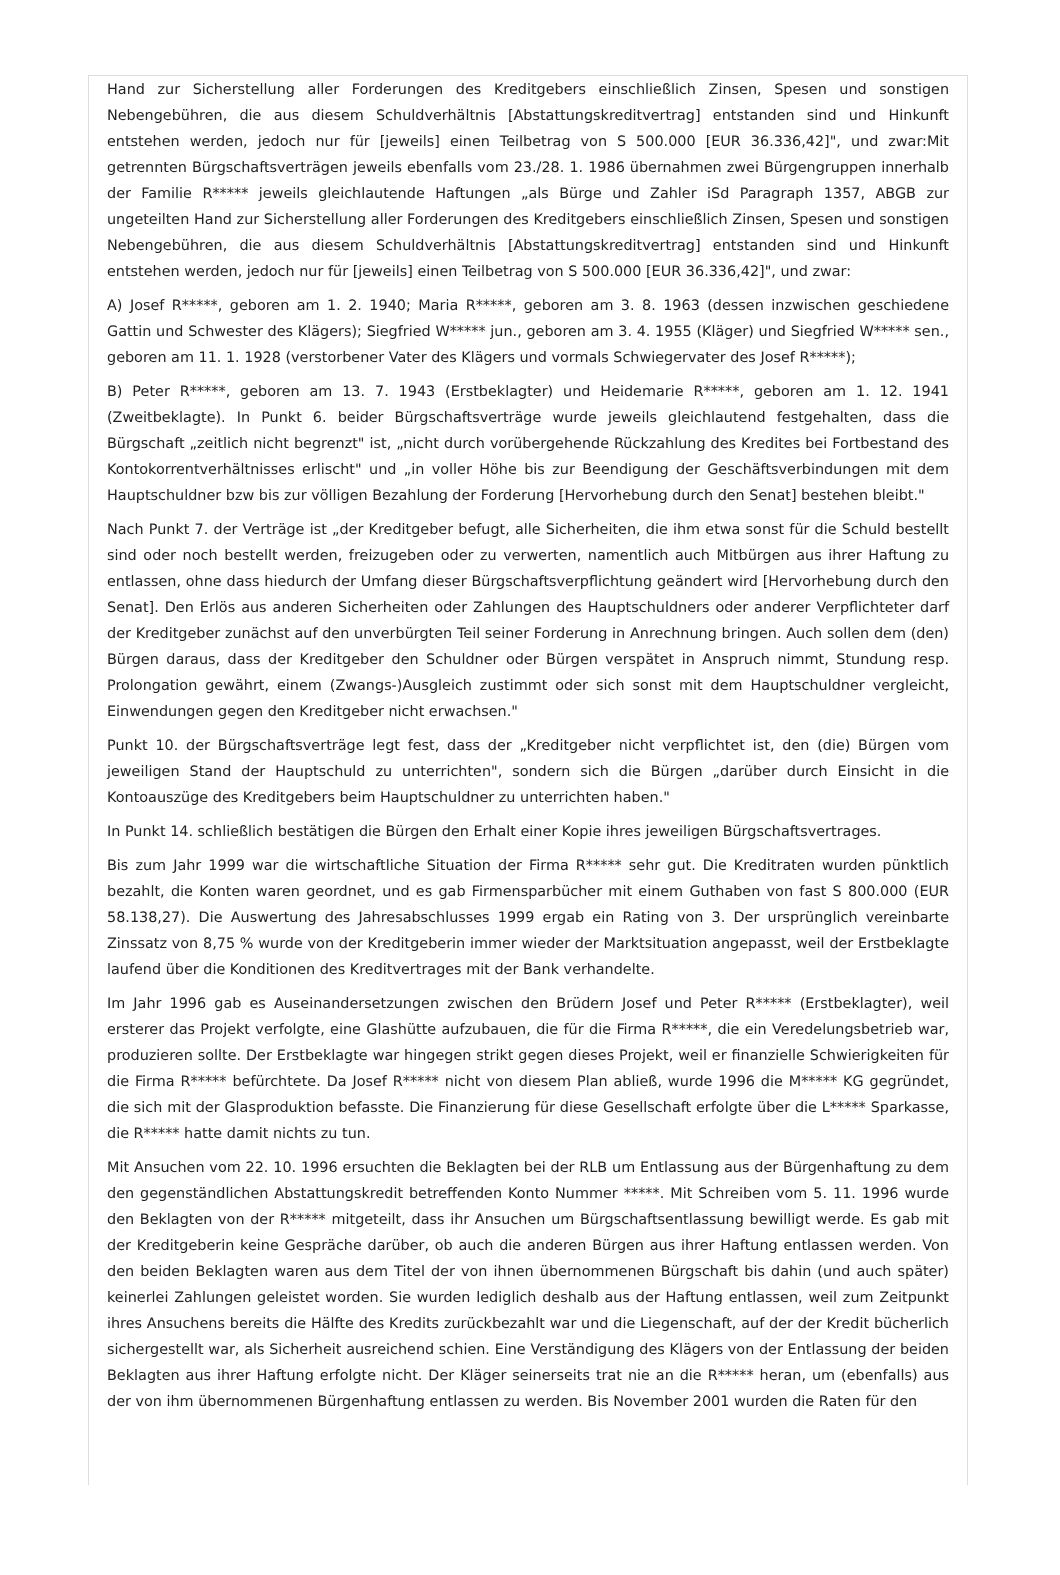Hand zur Sicherstellung aller Forderungen des Kreditgebers einschließlich Zinsen, Spesen und sonstigen Nebengebühren, die aus diesem Schuldverhältnis [Abstattungskreditvertrag] entstanden sind und Hinkunft entstehen werden, jedoch nur für [jeweils] einen Teilbetrag von S 500.000 [EUR 36.336,42]", und zwar:Mit getrennten Bürgschaftsverträgen jeweils ebenfalls vom 23./28. 1. 1986 übernahmen zwei Bürgengruppen innerhalb der Familie R***** jeweils gleichlautende Haftungen „als Bürge und Zahler iSd Paragraph 1357, ABGB zur ungeteilten Hand zur Sicherstellung aller Forderungen des Kreditgebers einschließlich Zinsen, Spesen und sonstigen Nebengebühren, die aus diesem Schuldverhältnis [Abstattungskreditvertrag] entstanden sind und Hinkunft entstehen werden, jedoch nur für [jeweils] einen Teilbetrag von S 500.000 [EUR 36.336,42]", und zwar:
A) Josef R*****, geboren am 1. 2. 1940; Maria R*****, geboren am 3. 8. 1963 (dessen inzwischen geschiedene Gattin und Schwester des Klägers); Siegfried W***** jun., geboren am 3. 4. 1955 (Kläger) und Siegfried W***** sen., geboren am 11. 1. 1928 (verstorbener Vater des Klägers und vormals Schwiegervater des Josef R*****);
B) Peter R*****, geboren am 13. 7. 1943 (Erstbeklagter) und Heidemarie R*****, geboren am 1. 12. 1941 (Zweitbeklagte). In Punkt 6. beider Bürgschaftsverträge wurde jeweils gleichlautend festgehalten, dass die Bürgschaft „zeitlich nicht begrenzt" ist, „nicht durch vorübergehende Rückzahlung des Kredites bei Fortbestand des Kontokorrentverhältnisses erlischt" und „in voller Höhe bis zur Beendigung der Geschäftsverbindungen mit dem Hauptschuldner bzw bis zur völligen Bezahlung der Forderung [Hervorhebung durch den Senat] bestehen bleibt."
Nach Punkt 7. der Verträge ist „der Kreditgeber befugt, alle Sicherheiten, die ihm etwa sonst für die Schuld bestellt sind oder noch bestellt werden, freizugeben oder zu verwerten, namentlich auch Mitbürgen aus ihrer Haftung zu entlassen, ohne dass hiedurch der Umfang dieser Bürgschaftsverpflichtung geändert wird [Hervorhebung durch den Senat]. Den Erlös aus anderen Sicherheiten oder Zahlungen des Hauptschuldners oder anderer Verpflichteter darf der Kreditgeber zunächst auf den unverbürgten Teil seiner Forderung in Anrechnung bringen. Auch sollen dem (den) Bürgen daraus, dass der Kreditgeber den Schuldner oder Bürgen verspätet in Anspruch nimmt, Stundung resp. Prolongation gewährt, einem (Zwangs-)Ausgleich zustimmt oder sich sonst mit dem Hauptschuldner vergleicht, Einwendungen gegen den Kreditgeber nicht erwachsen."
Punkt 10. der Bürgschaftsverträge legt fest, dass der „Kreditgeber nicht verpflichtet ist, den (die) Bürgen vom jeweiligen Stand der Hauptschuld zu unterrichten", sondern sich die Bürgen „darüber durch Einsicht in die Kontoauszüge des Kreditgebers beim Hauptschuldner zu unterrichten haben."
In Punkt 14. schließlich bestätigen die Bürgen den Erhalt einer Kopie ihres jeweiligen Bürgschaftsvertrages.
Bis zum Jahr 1999 war die wirtschaftliche Situation der Firma R***** sehr gut. Die Kreditraten wurden pünktlich bezahlt, die Konten waren geordnet, und es gab Firmensparbücher mit einem Guthaben von fast S 800.000 (EUR 58.138,27). Die Auswertung des Jahresabschlusses 1999 ergab ein Rating von 3. Der ursprünglich vereinbarte Zinssatz von 8,75 % wurde von der Kreditgeberin immer wieder der Marktsituation angepasst, weil der Erstbeklagte laufend über die Konditionen des Kreditvertrages mit der Bank verhandelte.
Im Jahr 1996 gab es Auseinandersetzungen zwischen den Brüdern Josef und Peter R***** (Erstbeklagter), weil ersterer das Projekt verfolgte, eine Glashütte aufzubauen, die für die Firma R*****, die ein Veredelungsbetrieb war, produzieren sollte. Der Erstbeklagte war hingegen strikt gegen dieses Projekt, weil er finanzielle Schwierigkeiten für die Firma R***** befürchtete. Da Josef R***** nicht von diesem Plan abließ, wurde 1996 die M***** KG gegründet, die sich mit der Glasproduktion befasste. Die Finanzierung für diese Gesellschaft erfolgte über die L***** Sparkasse, die R***** hatte damit nichts zu tun.
Mit Ansuchen vom 22. 10. 1996 ersuchten die Beklagten bei der RLB um Entlassung aus der Bürgenhaftung zu dem den gegenständlichen Abstattungskredit betreffenden Konto Nummer *****. Mit Schreiben vom 5. 11. 1996 wurde den Beklagten von der R***** mitgeteilt, dass ihr Ansuchen um Bürgschaftsentlassung bewilligt werde. Es gab mit der Kreditgeberin keine Gespräche darüber, ob auch die anderen Bürgen aus ihrer Haftung entlassen werden. Von den beiden Beklagten waren aus dem Titel der von ihnen übernommenen Bürgschaft bis dahin (und auch später) keinerlei Zahlungen geleistet worden. Sie wurden lediglich deshalb aus der Haftung entlassen, weil zum Zeitpunkt ihres Ansuchens bereits die Hälfte des Kredits zurückbezahlt war und die Liegenschaft, auf der der Kredit bücherlich sichergestellt war, als Sicherheit ausreichend schien. Eine Verständigung des Klägers von der Entlassung der beiden Beklagten aus ihrer Haftung erfolgte nicht. Der Kläger seinerseits trat nie an die R***** heran, um (ebenfalls) aus der von ihm übernommenen Bürgenhaftung entlassen zu werden. Bis November 2001 wurden die Raten für den